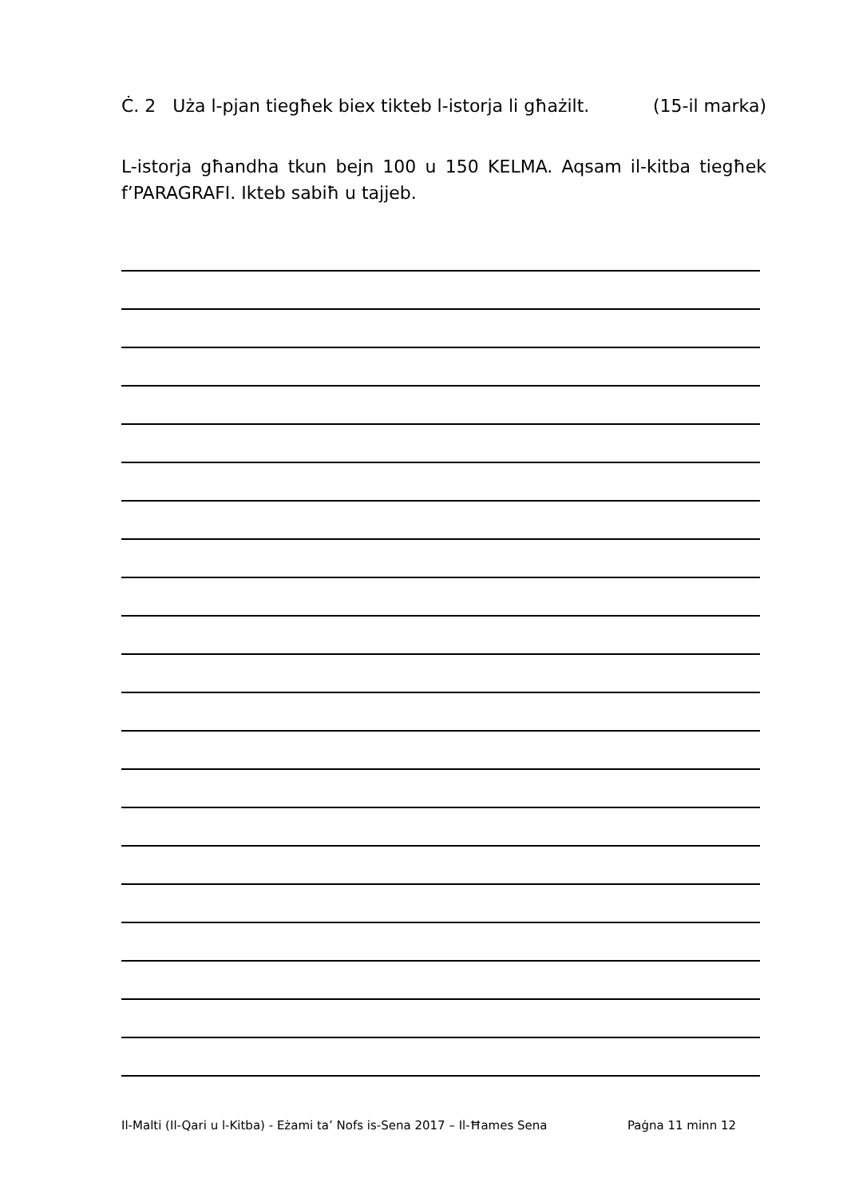Ċ. 2 Uża l-pjan tiegħek biex tikteb l-istorja li għażilt. (15-il marka)
L-istorja għandha tkun bejn 100 u 150 KELMA. Aqsam il-kitba tiegħek f’PARAGRAFI. Ikteb sabiħ u tajjeb.
Il-Malti (Il-Qari u l-Kitba) - Eżami ta’ Nofs is-Sena 2017 – Il-Ħames Sena Paġna 11 minn 12